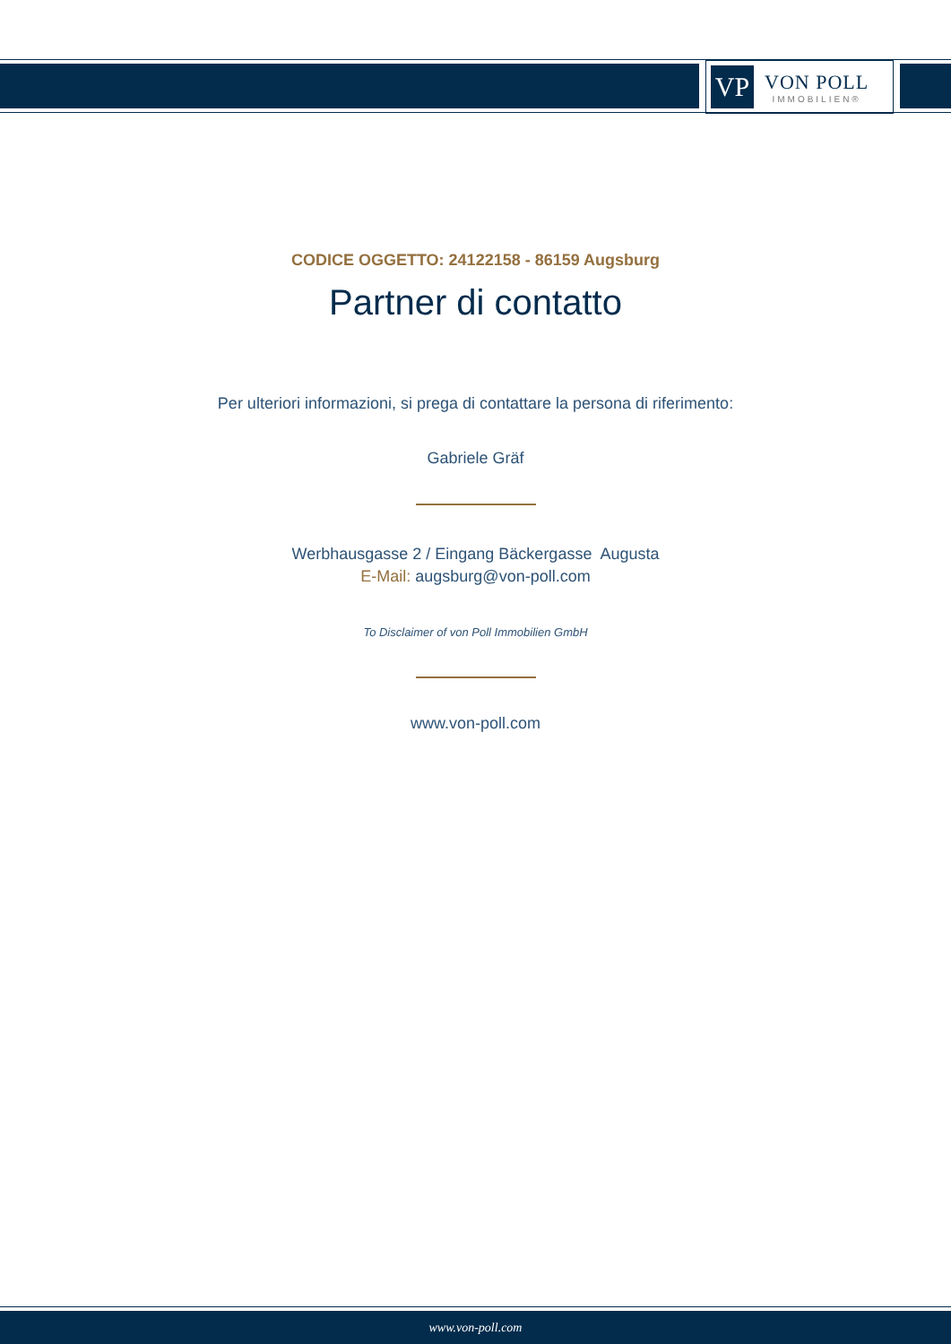VP
VON POLL
IMMOBILIEN®
CODICE OGGETTO: 24122158 - 86159 Augsburg
Partner di contatto
Per ulteriori informazioni, si prega di contattare la persona di riferimento:
Gabriele Gräf
Werbhausgasse 2 / Eingang Bäckergasse Augusta
E-Mail: augsburg@von-poll.com
To Disclaimer of von Poll Immobilien GmbH
www.von-poll.com
www.von-poll.com